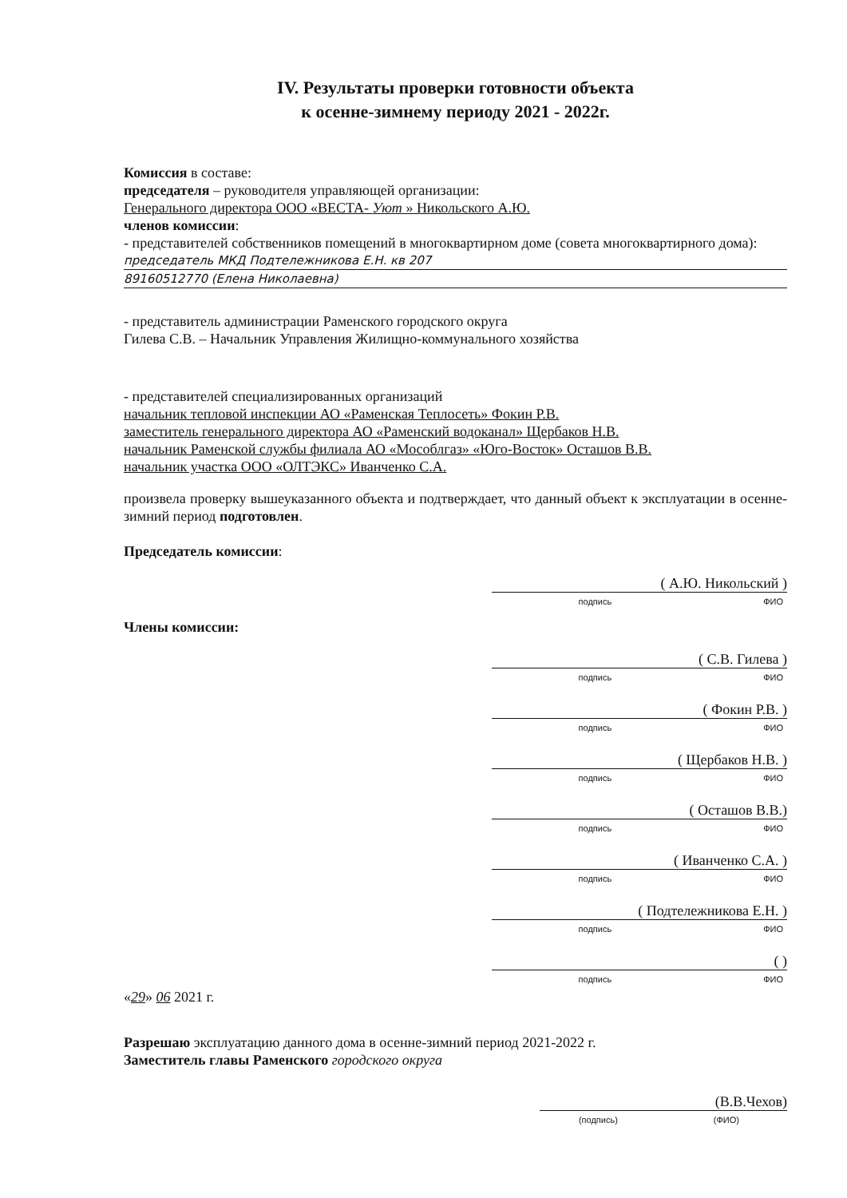IV. Результаты проверки готовности объекта
к осенне-зимнему периоду 2021 - 2022г.
Комиссия в составе:
председателя – руководителя управляющей организации:
Генерального директора ООО «ВЕСТА- Уют » Никольского А.Ю.
членов комиссии:
- представителей собственников помещений в многоквартирном доме (совета многоквартирного дома):
председатель МКД Подтележникова Е.Н. кв 207
89160512770 (Елена Николаевна)
- представитель администрации Раменского городского округа
Гилева С.В. – Начальник Управления Жилищно-коммунального хозяйства
- представителей специализированных организаций
начальник тепловой инспекции АО «Раменская Теплосеть» Фокин Р.В.
заместитель генерального директора АО «Раменский водоканал» Щербаков Н.В.
начальник Раменской службы филиала АО «Мособлгаз» «Юго-Восток» Осташов В.В.
начальник участка ООО «ОЛТЭКС» Иванченко С.А.
произвела проверку вышеуказанного объекта и подтверждает, что данный объект к эксплуатации в осенне-зимний период подготовлен.
Председатель комиссии:
( А.Ю. Никольский )
подпись ФИО
Члены комиссии:
( С.В. Гилева )
подпись ФИО
( Фокин Р.В. )
подпись ФИО
( Щербаков Н.В. )
подпись ФИО
( Осташов В.В.)
подпись ФИО
( Иванченко С.А. )
подпись ФИО
( Подтележникова Е.Н. )
подпись ФИО
( )
подпись ФИО
«29» 06 2021 г.
Разрешаю эксплуатацию данного дома в осенне-зимний период 2021-2022 г.
Заместитель главы Раменского городского округа
(В.В.Чехов)
(подпись) (ФИО)